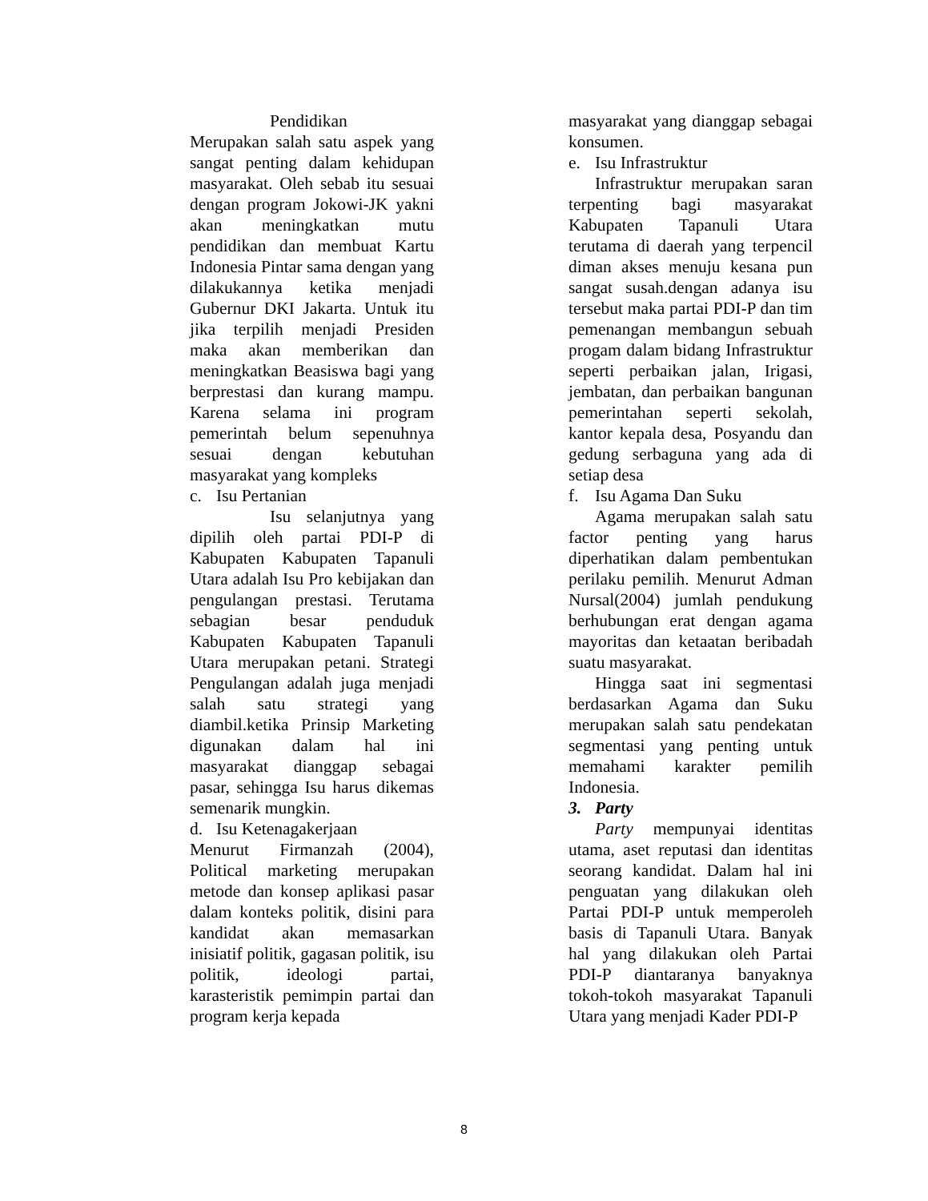Pendidikan
Merupakan salah satu aspek yang sangat penting dalam kehidupan masyarakat. Oleh sebab itu sesuai dengan program Jokowi-JK yakni akan meningkatkan mutu pendidikan dan membuat Kartu Indonesia Pintar sama dengan yang dilakukannya ketika menjadi Gubernur DKI Jakarta. Untuk itu jika terpilih menjadi Presiden maka akan memberikan dan meningkatkan Beasiswa bagi yang berprestasi dan kurang mampu. Karena selama ini program pemerintah belum sepenuhnya sesuai dengan kebutuhan masyarakat yang kompleks
c. Isu Pertanian
Isu selanjutnya yang dipilih oleh partai PDI-P di Kabupaten Kabupaten Tapanuli Utara adalah Isu Pro kebijakan dan pengulangan prestasi. Terutama sebagian besar penduduk Kabupaten Kabupaten Tapanuli Utara merupakan petani. Strategi Pengulangan adalah juga menjadi salah satu strategi yang diambil.ketika Prinsip Marketing digunakan dalam hal ini masyarakat dianggap sebagai pasar, sehingga Isu harus dikemas semenarik mungkin.
d. Isu Ketenagakerjaan
Menurut Firmanzah (2004), Political marketing merupakan metode dan konsep aplikasi pasar dalam konteks politik, disini para kandidat akan memasarkan inisiatif politik, gagasan politik, isu politik, ideologi partai, karasteristik pemimpin partai dan program kerja kepada
masyarakat yang dianggap sebagai konsumen.
e. Isu Infrastruktur
Infrastruktur merupakan saran terpenting bagi masyarakat Kabupaten Tapanuli Utara terutama di daerah yang terpencil diman akses menuju kesana pun sangat susah.dengan adanya isu tersebut maka partai PDI-P dan tim pemenangan membangun sebuah progam dalam bidang Infrastruktur seperti perbaikan jalan, Irigasi, jembatan, dan perbaikan bangunan pemerintahan seperti sekolah, kantor kepala desa, Posyandu dan gedung serbaguna yang ada di setiap desa
f. Isu Agama Dan Suku
Agama merupakan salah satu factor penting yang harus diperhatikan dalam pembentukan perilaku pemilih. Menurut Adman Nursal(2004) jumlah pendukung berhubungan erat dengan agama mayoritas dan ketaatan beribadah suatu masyarakat.
Hingga saat ini segmentasi berdasarkan Agama dan Suku merupakan salah satu pendekatan segmentasi yang penting untuk memahami karakter pemilih Indonesia.
3. Party
Party mempunyai identitas utama, aset reputasi dan identitas seorang kandidat. Dalam hal ini penguatan yang dilakukan oleh Partai PDI-P untuk memperoleh basis di Tapanuli Utara. Banyak hal yang dilakukan oleh Partai PDI-P diantaranya banyaknya tokoh-tokoh masyarakat Tapanuli Utara yang menjadi Kader PDI-P
8